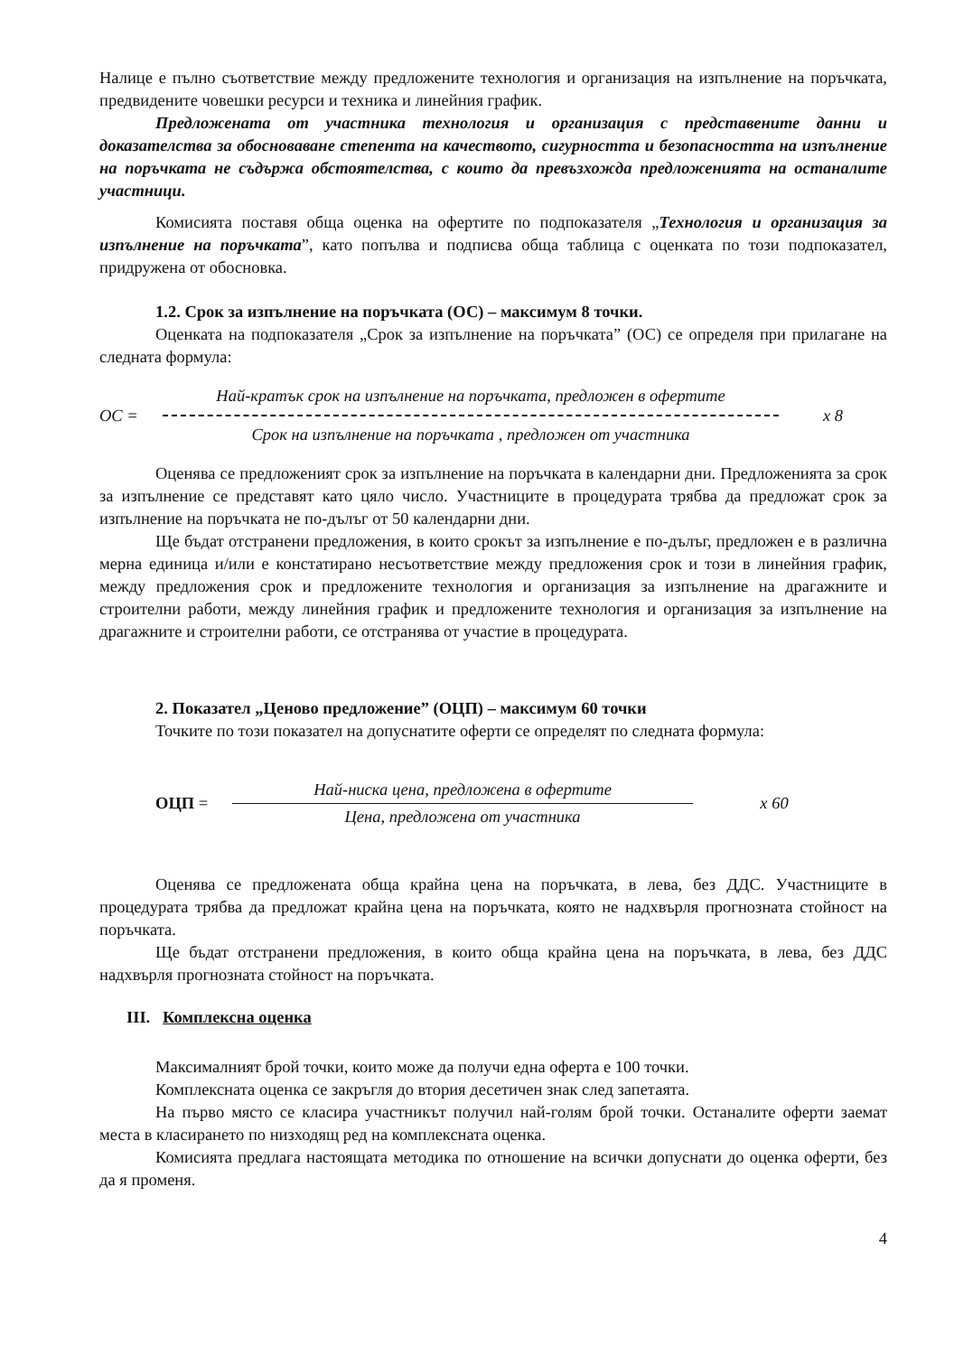Налице е пълно съответствие между предложените технология и организация на изпълнение на поръчката, предвидените човешки ресурси и техника и линейния график.
Предложената от участника технология и организация с представените данни и доказателства за обосноваване степента на качеството, сигурността и безопасността на изпълнение на поръчката не съдържа обстоятелства, с които да превъзхожда предложенията на останалите участници.
Комисията поставя обща оценка на офертите по подпоказателя „Технология и организация за изпълнение на поръчката”, като попълва и подписва обща таблица с оценката по този подпоказател, придружена от обосновка.
1.2. Срок за изпълнение на поръчката (ОС) – максимум 8 точки.
Оценката на подпоказателя „Срок за изпълнение на поръчката” (ОС) се определя при прилагане на следната формула:
ОС =
Най-кратък срок на изпълнение на поръчката, предложен в офертите
Срок на изпълнение на поръчката , предложен от участника
x 8
Оценява се предложеният срок за изпълнение на поръчката в календарни дни. Предложенията за срок за изпълнение се представят като цяло число. Участниците в процедурата трябва да предложат срок за изпълнение на поръчката не по-дълъг от 50 календарни дни.
Ще бъдат отстранени предложения, в които срокът за изпълнение е по-дълъг, предложен е в различна мерна единица и/или е констатирано несъответствие между предложения срок и този в линейния график, между предложения срок и предложените технология и организация за изпълнение на драгажните и строителни работи, между линейния график и предложените технология и организация за изпълнение на драгажните и строителни работи, се отстранява от участие в процедурата.
2. Показател „Ценово предложение” (ОЦП) – максимум 60 точки
Точките по този показател на допуснатите оферти се определят по следната формула:
ОЦП =
Най-ниска цена, предложена в офертите
Цена, предложена от участника
x 60
Оценява се предложената обща крайна цена на поръчката, в лева, без ДДС. Участниците в процедурата трябва да предложат крайна цена на поръчката, която не надхвърля прогнозната стойност на поръчката.
Ще бъдат отстранени предложения, в които обща крайна цена на поръчката, в лева, без ДДС надхвърля прогнозната стойност на поръчката.
III. Комплексна оценка
Максималният брой точки, които може да получи една оферта е 100 точки.
Комплексната оценка се закръгля до втория десетичен знак след запетаята.
На първо място се класира участникът получил най-голям брой точки. Останалите оферти заемат места в класирането по низходящ ред на комплексната оценка.
Комисията предлага настоящата методика по отношение на всички допуснати до оценка оферти, без да я променя.
4